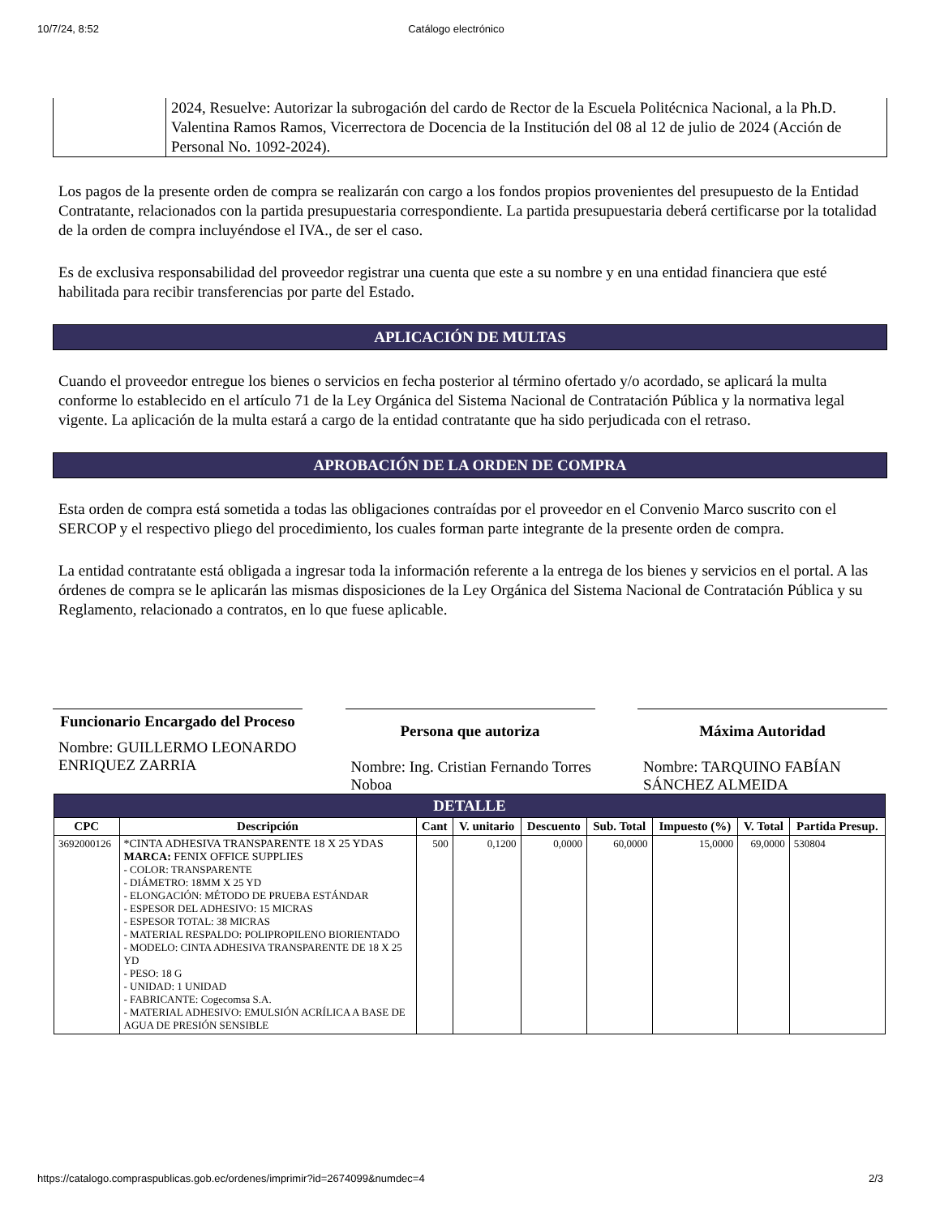10/7/24, 8:52 Catálogo electrónico
| | 2024, Resuelve: Autorizar la subrogación del cardo de Rector de la Escuela Politécnica Nacional, a la Ph.D. Valentina Ramos Ramos, Vicerrectora de Docencia de la Institución del 08 al 12 de julio de 2024 (Acción de Personal No. 1092-2024). |
Los pagos de la presente orden de compra se realizarán con cargo a los fondos propios provenientes del presupuesto de la Entidad Contratante, relacionados con la partida presupuestaria correspondiente. La partida presupuestaria deberá certificarse por la totalidad de la orden de compra incluyéndose el IVA., de ser el caso.
Es de exclusiva responsabilidad del proveedor registrar una cuenta que este a su nombre y en una entidad financiera que esté habilitada para recibir transferencias por parte del Estado.
APLICACIÓN DE MULTAS
Cuando el proveedor entregue los bienes o servicios en fecha posterior al término ofertado y/o acordado, se aplicará la multa conforme lo establecido en el artículo 71 de la Ley Orgánica del Sistema Nacional de Contratación Pública y la normativa legal vigente. La aplicación de la multa estará a cargo de la entidad contratante que ha sido perjudicada con el retraso.
APROBACIÓN DE LA ORDEN DE COMPRA
Esta orden de compra está sometida a todas las obligaciones contraídas por el proveedor en el Convenio Marco suscrito con el SERCOP y el respectivo pliego del procedimiento, los cuales forman parte integrante de la presente orden de compra.
La entidad contratante está obligada a ingresar toda la información referente a la entrega de los bienes y servicios en el portal. A las órdenes de compra se le aplicarán las mismas disposiciones de la Ley Orgánica del Sistema Nacional de Contratación Pública y su Reglamento, relacionado a contratos, en lo que fuese aplicable.
Funcionario Encargado del Proceso
Nombre: GUILLERMO LEONARDO ENRIQUEZ ZARRIA
Persona que autoriza
Nombre: Ing. Cristian Fernando Torres Noboa
Máxima Autoridad
Nombre: TARQUINO FABÍAN SÁNCHEZ ALMEIDA
| DETALLE | | | | | | | | |
| --- | --- | --- | --- | --- | --- | --- | --- | --- |
| CPC | Descripción | Cant | V. unitario | Descuento | Sub. Total | Impuesto (%) | V. Total | Partida Presup. |
| 3692000126 | *CINTA ADHESIVA TRANSPARENTE 18 X 25 YDAS MARCA: FENIX OFFICE SUPPLIES - COLOR: TRANSPARENTE - DIÁMETRO: 18MM X 25 YD - ELONGACIÓN: MÉTODO DE PRUEBA ESTÁNDAR - ESPESOR DEL ADHESIVO: 15 MICRAS - ESPESOR TOTAL: 38 MICRAS - MATERIAL RESPALDO: POLIPROPILENO BIORIENTADO - MODELO: CINTA ADHESIVA TRANSPARENTE DE 18 X 25 YD - PESO: 18 G - UNIDAD: 1 UNIDAD - FABRICANTE: Cogecomsa S.A. - MATERIAL ADHESIVO: EMULSIÓN ACRÍLICA A BASE DE AGUA DE PRESIÓN SENSIBLE | 500 | 0,1200 | 0,0000 | 60,0000 | 15,0000 | 69,0000 | 530804 |
https://catalogo.compraspublicas.gob.ec/ordenes/imprimir?id=2674099&numdec=4 2/3